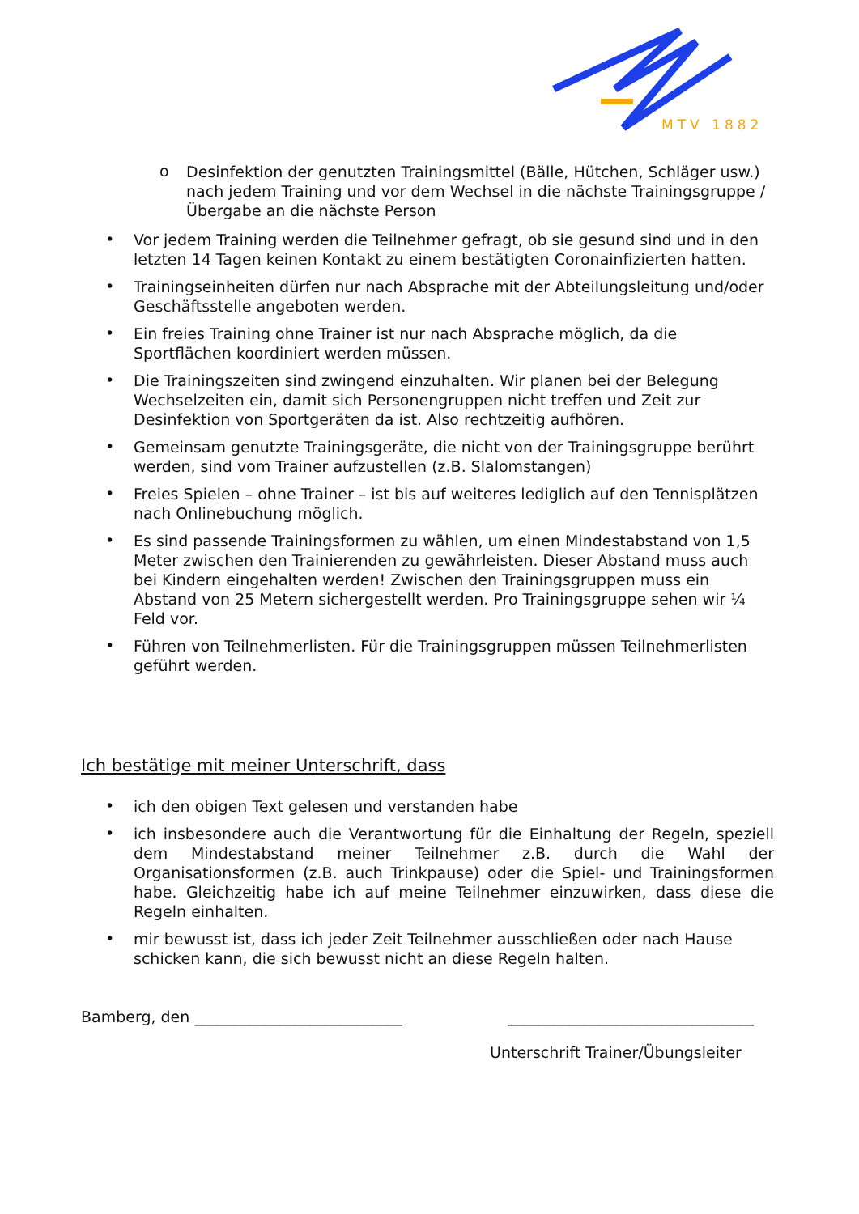MTV 1882
o
Desinfektion der genutzten Trainingsmittel (Bälle, Hütchen, Schläger usw.) nach jedem Training und vor dem Wechsel in die nächste Trainingsgruppe / Übergabe an die nächste Person
•
Vor jedem Training werden die Teilnehmer gefragt, ob sie gesund sind und in den letzten 14 Tagen keinen Kontakt zu einem bestätigten Coronainfizierten hatten.
•
Trainingseinheiten dürfen nur nach Absprache mit der Abteilungsleitung und/oder Geschäftsstelle angeboten werden.
•
Ein freies Training ohne Trainer ist nur nach Absprache möglich, da die Sportflächen koordiniert werden müssen.
•
Die Trainingszeiten sind zwingend einzuhalten. Wir planen bei der Belegung Wechselzeiten ein, damit sich Personengruppen nicht treffen und Zeit zur Desinfektion von Sportgeräten da ist. Also rechtzeitig aufhören.
•
Gemeinsam genutzte Trainingsgeräte, die nicht von der Trainingsgruppe berührt werden, sind vom Trainer aufzustellen (z.B. Slalomstangen)
•
Freies Spielen – ohne Trainer – ist bis auf weiteres lediglich auf den Tennisplätzen nach Onlinebuchung möglich.
•
Es sind passende Trainingsformen zu wählen, um einen Mindestabstand von 1,5 Meter zwischen den Trainierenden zu gewährleisten. Dieser Abstand muss auch bei Kindern eingehalten werden! Zwischen den Trainingsgruppen muss ein Abstand von 25 Metern sichergestellt werden. Pro Trainingsgruppe sehen wir ¼ Feld vor.
•
Führen von Teilnehmerlisten. Für die Trainingsgruppen müssen Teilnehmerlisten geführt werden.
Ich bestätige mit meiner Unterschrift, dass
•
ich den obigen Text gelesen und verstanden habe
•
ich insbesondere auch die Verantwortung für die Einhaltung der Regeln, speziell dem Mindestabstand meiner Teilnehmer z.B. durch die Wahl der Organisationsformen (z.B. auch Trinkpause) oder die Spiel- und Trainingsformen habe. Gleichzeitig habe ich auf meine Teilnehmer einzuwirken, dass diese die Regeln einhalten.
•
mir bewusst ist, dass ich jeder Zeit Teilnehmer ausschließen oder nach Hause schicken kann, die sich bewusst nicht an diese Regeln halten.
Bamberg, den ___________________________
________________________________
Unterschrift Trainer/Übungsleiter